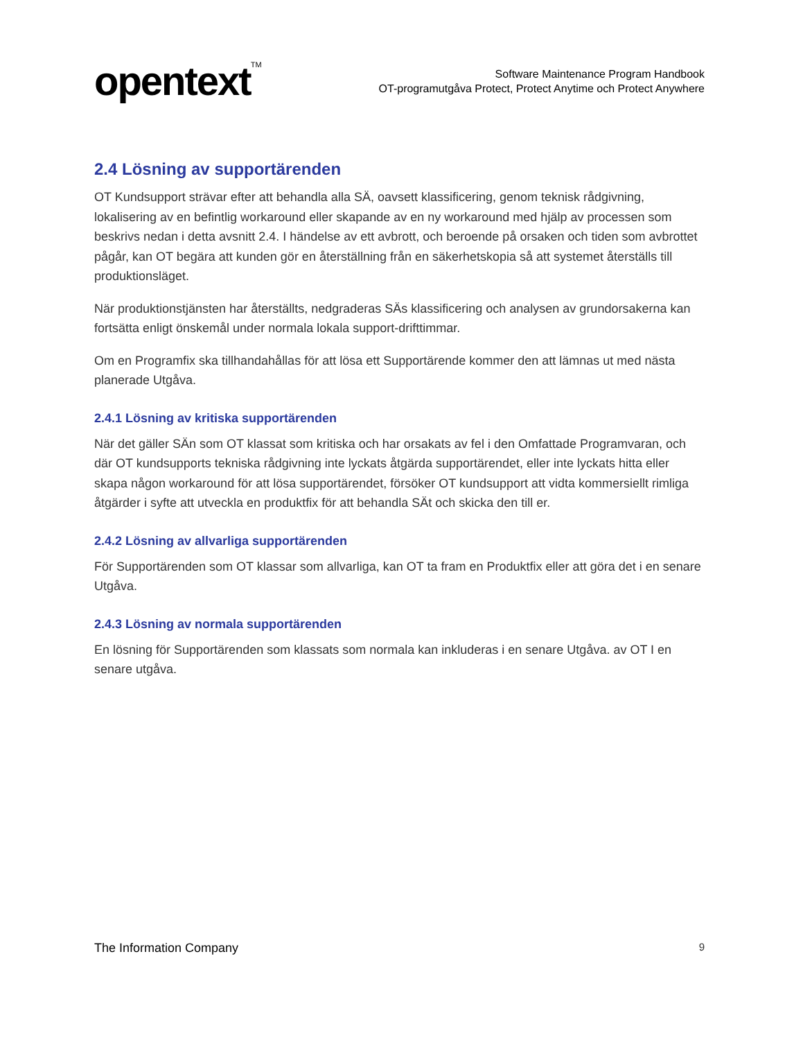opentext<sup>TM</sup>
Software Maintenance Program Handbook
OT-programutgåva Protect, Protect Anytime och Protect Anywhere
2.4 Lösning av supportärenden
OT Kundsupport strävar efter att behandla alla SÄ, oavsett klassificering, genom teknisk rådgivning, lokalisering av en befintlig workaround eller skapande av en ny workaround med hjälp av processen som beskrivs nedan i detta avsnitt 2.4. I händelse av ett avbrott, och beroende på orsaken och tiden som avbrottet pågår, kan OT begära att kunden gör en återställning från en säkerhetskopia så att systemet återställs till produktionsläget.
När produktionstjänsten har återställts, nedgraderas SÄs klassificering och analysen av grundorsakerna kan fortsätta enligt önskemål under normala lokala support-drifttimmar.
Om en Programfix ska tillhandahållas för att lösa ett Supportärende kommer den att lämnas ut med nästa planerade Utgåva.
2.4.1 Lösning av kritiska supportärenden
När det gäller SÄn som OT klassat som kritiska och har orsakats av fel i den Omfattade Programvaran, och där OT kundsupports tekniska rådgivning inte lyckats åtgärda supportärendet, eller inte lyckats hitta eller skapa någon workaround för att lösa supportärendet, försöker OT kundsupport att vidta kommersiellt rimliga åtgärder i syfte att utveckla en produktfix för att behandla SÄt och skicka den till er.
2.4.2 Lösning av allvarliga supportärenden
För Supportärenden som OT klassar som allvarliga, kan OT ta fram en Produktfix eller att göra det i en senare Utgåva.
2.4.3 Lösning av normala supportärenden
En lösning för Supportärenden som klassats som normala kan inkluderas i en senare Utgåva. av OT I en senare utgåva.
The Information Company 9